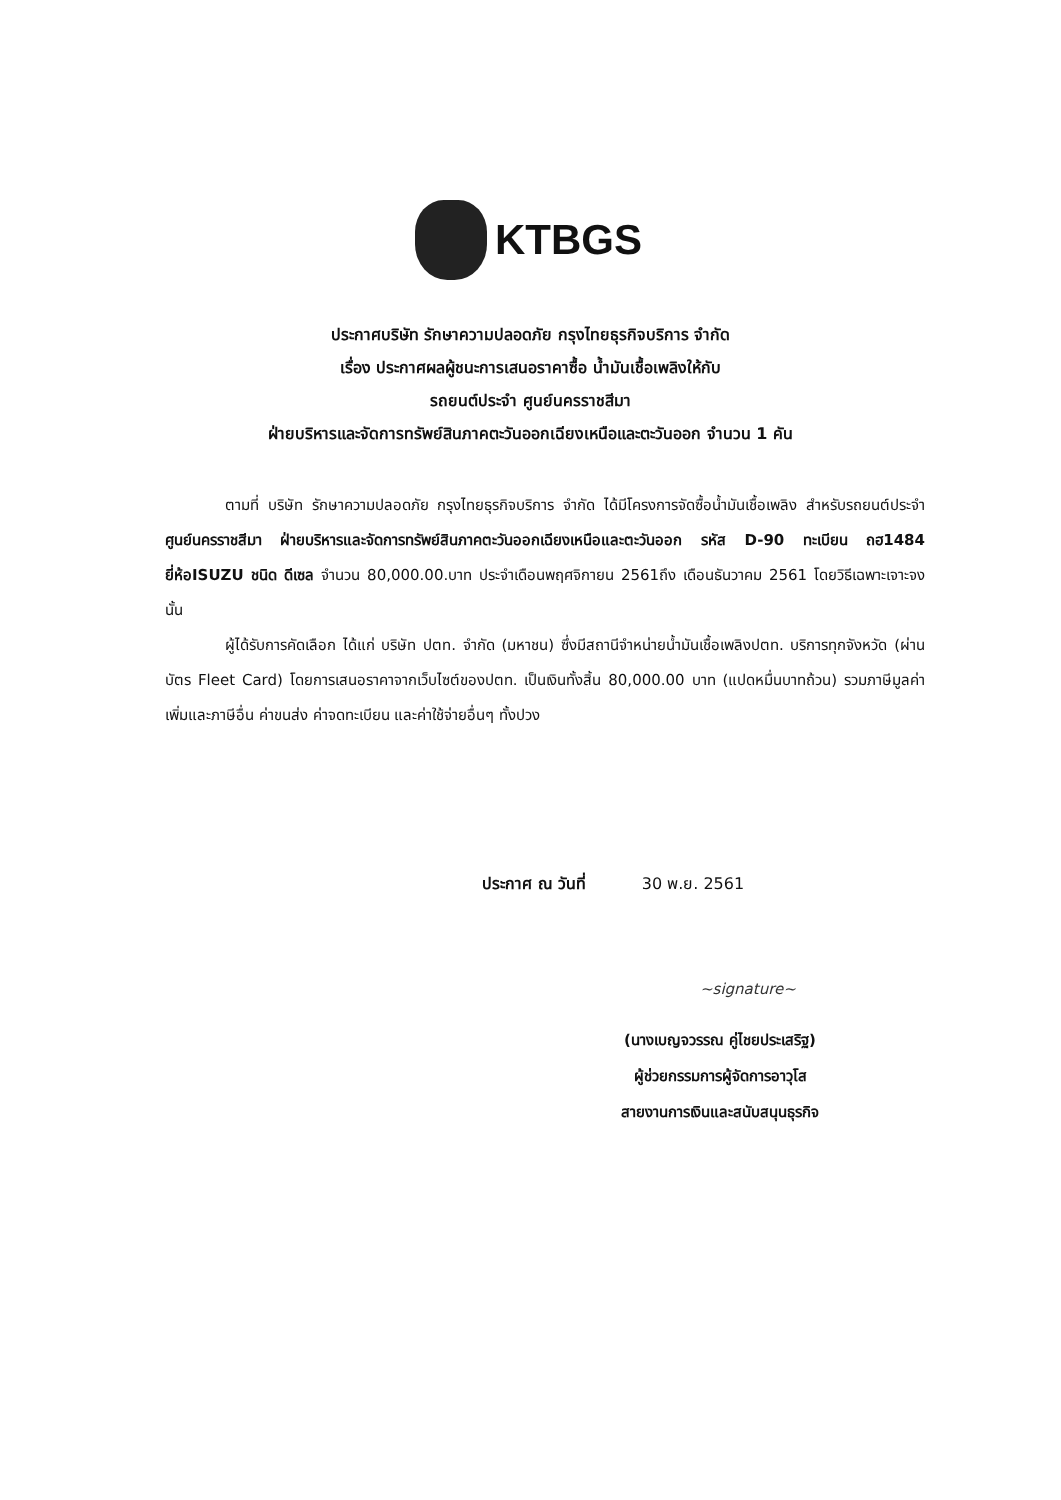KTBGS
ประกาศบริษัท รักษาความปลอดภัย กรุงไทยธุรกิจบริการ จำกัด
เรื่อง ประกาศผลผู้ชนะการเสนอราคาซื้อ น้ำมันเชื้อเพลิงให้กับ
รถยนต์ประจำ ศูนย์นครราชสีมา
ฝ่ายบริหารและจัดการทรัพย์สินภาคตะวันออกเฉียงเหนือและตะวันออก จำนวน 1 คัน
ตามที่ บริษัท รักษาความปลอดภัย กรุงไทยธุรกิจบริการ จำกัด ได้มีโครงการจัดซื้อน้ำมันเชื้อเพลิง สำหรับรถยนต์ประจำ ศูนย์นครราชสีมา ฝ่ายบริหารและจัดการทรัพย์สินภาคตะวันออกเฉียงเหนือและตะวันออก รหัส D-90 ทะเบียน ถฮ1484 ยี่ห้อISUZU ชนิด ดีเซล จำนวน 80,000.00.บาท ประจำเดือนพฤศจิกายน 2561ถึง เดือนธันวาคม 2561 โดยวิธีเฉพาะเจาะจง นั้น
ผู้ได้รับการคัดเลือก ได้แก่ บริษัท ปตท. จำกัด (มหาชน) ซึ่งมีสถานีจำหน่ายน้ำมันเชื้อเพลิงปตท. บริการทุกจังหวัด (ผ่านบัตร Fleet Card) โดยการเสนอราคาจากเว็บไซต์ของปตท. เป็นเงินทั้งสิ้น 80,000.00 บาท (แปดหมื่นบาทถ้วน) รวมภาษีมูลค่าเพิ่มและภาษีอื่น ค่าขนส่ง ค่าจดทะเบียน และค่าใช้จ่ายอื่นๆ ทั้งปวง
ประกาศ ณ วันที่ 30 พ.ย. 2561
~signature~
(นางเบญจวรรณ คู่ไชยประเสริฐ)
ผู้ช่วยกรรมการผู้จัดการอาวุโส
สายงานการเงินและสนับสนุนธุรกิจ